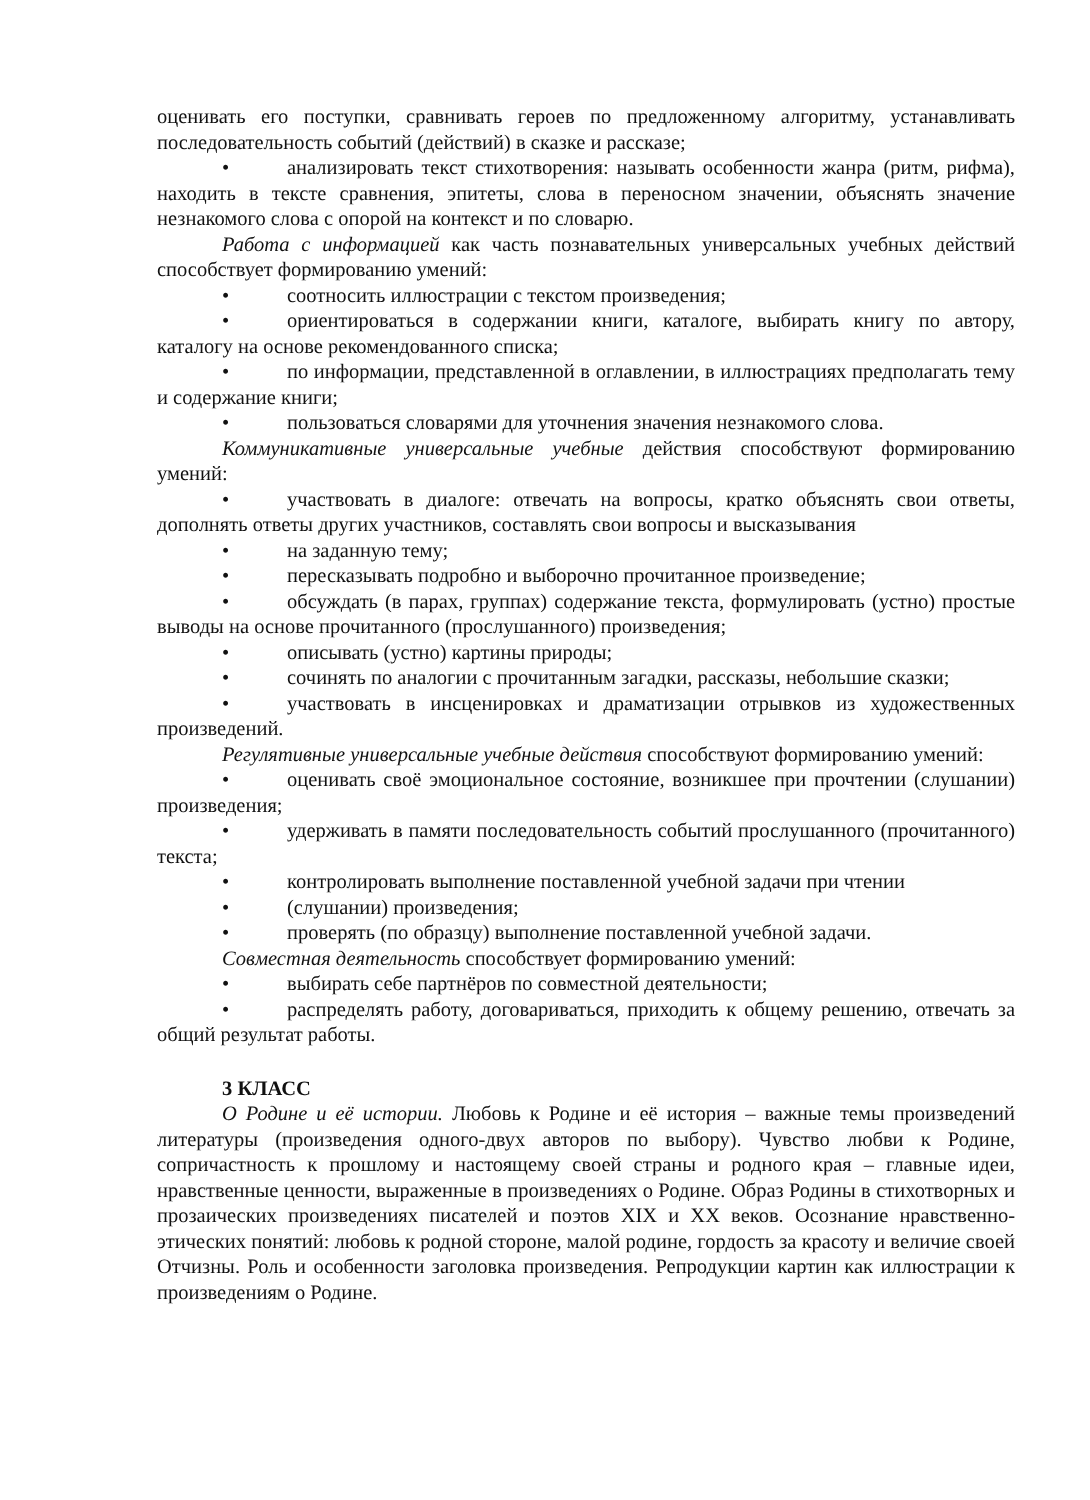оценивать его поступки, сравнивать героев по предложенному алгоритму, устанавливать последовательность событий (действий) в сказке и рассказе;
• анализировать текст стихотворения: называть особенности жанра (ритм, рифма), находить в тексте сравнения, эпитеты, слова в переносном значении, объяснять значение незнакомого слова с опорой на контекст и по словарю.
Работа с информацией как часть познавательных универсальных учебных действий способствует формированию умений:
• соотносить иллюстрации с текстом произведения;
• ориентироваться в содержании книги, каталоге, выбирать книгу по автору, каталогу на основе рекомендованного списка;
• по информации, представленной в оглавлении, в иллюстрациях предполагать тему и содержание книги;
• пользоваться словарями для уточнения значения незнакомого слова.
Коммуникативные универсальные учебные действия способствуют формированию умений:
• участвовать в диалоге: отвечать на вопросы, кратко объяснять свои ответы, дополнять ответы других участников, составлять свои вопросы и высказывания
• на заданную тему;
• пересказывать подробно и выборочно прочитанное произведение;
• обсуждать (в парах, группах) содержание текста, формулировать (устно) простые выводы на основе прочитанного (прослушанного) произведения;
• описывать (устно) картины природы;
• сочинять по аналогии с прочитанным загадки, рассказы, небольшие сказки;
• участвовать в инсценировках и драматизации отрывков из художественных произведений.
Регулятивные универсальные учебные действия способствуют формированию умений:
• оценивать своё эмоциональное состояние, возникшее при прочтении (слушании) произведения;
• удерживать в памяти последовательность событий прослушанного (прочитанного) текста;
• контролировать выполнение поставленной учебной задачи при чтении
• (слушании) произведения;
• проверять (по образцу) выполнение поставленной учебной задачи.
Совместная деятельность способствует формированию умений:
• выбирать себе партнёров по совместной деятельности;
• распределять работу, договариваться, приходить к общему решению, отвечать за общий результат работы.
3 КЛАСС
О Родине и её истории. Любовь к Родине и её история – важные темы произведений литературы (произведения одного-двух авторов по выбору). Чувство любви к Родине, сопричастность к прошлому и настоящему своей страны и родного края – главные идеи, нравственные ценности, выраженные в произведениях о Родине. Образ Родины в стихотворных и прозаических произведениях писателей и поэтов XIX и XX веков. Осознание нравственно-этических понятий: любовь к родной стороне, малой родине, гордость за красоту и величие своей Отчизны. Роль и особенности заголовка произведения. Репродукции картин как иллюстрации к произведениям о Родине.